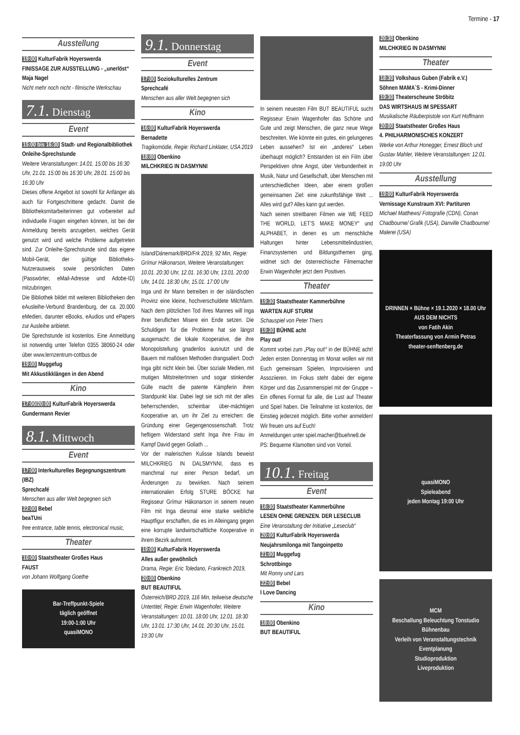Termine - 17
Ausstellung
19:00 KulturFabrik Hoyerswerda
FINISSAGE ZUR AUSSTELLUNG - „unerlöst“ Maja Nagel
Nicht mehr noch nicht - filmische Werkschau
7.1. Dienstag
Event
15:00 bis 16:30 Stadt- und Regionalbibliothek
Onleihe-Sprechstunde
Weitere Veranstaltungen: 14.01. 15:00 bis 16:30 Uhr, 21.01. 15:00 bis 16:30 Uhr, 28.01. 15:00 bis 16:30 Uhr
Dieses offene Angebot ist sowohl für Anfänger als auch für Fortgeschrittene gedacht. Damit die Bibliotheksmitarbeiterinnen gut vorbereitet auf individuelle Fragen eingehen können, ist bei der Anmeldung bereits anzugeben, welches Gerät genutzt wird und welche Probleme aufgetreten sind. Zur Onleihe-Sprechstunde sind das eigene Mobil-Gerät, der gültige Bibliotheks-Nutzerausweis sowie persönlichen Daten (Passwörter, eMail-Adresse und Adobe-ID) mitzubringen.
Die Bibliothek bildet mit weiteren Bibliotheken den eAusleihe-Verbund Brandenburg, der ca. 20.000 eMedien, darunter eBooks, eAudios und ePapers zur Ausleihe anbietet.
Die Sprechstunde ist kostenlos. Eine Anmeldung ist notwendig unter Telefon 0355 38060-24 oder über www.lernzentrum-cottbus.de
19:00 Muggefug
Mit Akkustikklängen in den Abend
Kino
17:00/20:00 KulturFabrik Hoyerswerda
Gundermann Revier
8.1. Mittwoch
Event
17:00 Interkulturelles Begegnungszentrum (IBZ)
Sprechcafé
Menschen aus aller Welt begegnen sich
22:00 Bebel
beaTUni
free entrance, table tennis, electronical music,
Theater
10:00 Staatstheater Großes Haus
FAUST
von Johann Wolfgang Goethe
Bar-Treffpunkt-Spiele
täglich geöffnet
19:00-1:00 Uhr
quasiMONO
9.1. Donnerstag
Event
17:00 Soziokulturelles Zentrum
Sprechcafé
Menschen aus aller Welt begegnen sich
Kino
16:00 KulturFabrik Hoyerswerda
Bernadette
Tragikomödie, Regie: Richard Linklater, USA 2019
18:00 Obenkino
MILCHKRIEG IN DASMYNNI
Island/Dänemark/BRD/Frk 2019, 92 Min, Regie: Grímur Hákonarson, Weitere Veranstaltungen: 10.01. 20:30 Uhr, 12.01. 16:30 Uhr, 13.01. 20:00 Uhr, 14.01. 18:30 Uhr, 15.01. 17:00 Uhr
Inga und ihr Mann betreiben in der isländischen Provinz eine kleine, hochverschuldete Milchfarm. Nach dem plötzlichen Tod ihres Mannes will Inga ihrer beruflichen Misere ein Ende setzen. Die Schuldigen für die Probleme hat sie längst ausgemacht: die lokale Kooperative, die ihre Monopolstellung gnadenlos ausnutzt und die Bauern mit mafiösen Methoden drangsaliert. Doch Inga gibt nicht klein bei. Über soziale Medien, mit mutigen MitstreiterInnen und sogar stinkender Gülle macht die patente Kämpferin ihren Standpunkt klar. Dabei legt sie sich mit der alles beherrschenden, scheinbar über-mächtigen Kooperative an, um ihr Ziel zu erreichen: die Gründung einer Gegengenossenschaft. Trotz heftigem Widerstand steht Inga ihre Frau im Kampf David gegen Goliath ...
Vor der malerischen Kulisse Islands beweist MILCHKRIEG IN DALSMYNNI, dass es manchmal nur einer Person bedarf, um Änderungen zu bewirken. Nach seinem internationalen Erfolg STURE BÖCKE hat Regisseur Grímur Hákonarson in seinem neuen Film mit Inga diesmal eine starke weibliche Hauptfigur erschaffen, die es im Alleingang gegen eine korrupte landwirtschaftliche Kooperative in ihrem Bezirk aufnimmt.
19:00 KulturFabrik Hoyerswerda
Alles außer gewöhnlich
Drama, Regie: Eric Toledano, Frankreich 2019,
20:00 Obenkino
BUT BEAUTIFUL
Österreich/BRD 2019, 116 Min, teilweise deutsche Untertitel, Regie: Erwin Wagenhofer, Weitere Veranstaltungen: 10.01. 18:00 Uhr, 12.01. 18:30 Uhr, 13.01. 17:30 Uhr, 14.01. 20:30 Uhr, 15.01. 19:30 Uhr
In seinem neuesten Film BUT BEAUTIFUL sucht Regisseur Erwin Wagenhofer das Schöne und Gute und zeigt Menschen, die ganz neue Wege beschreiten. Wie könnte ein gutes, ein gelungenes Leben aussehen? Ist ein „anderes“ Leben überhaupt möglich? Entstanden ist ein Film über Perspektiven ohne Angst, über Verbundenheit in Musik, Natur und Gesellschaft, über Menschen mit unterschiedlichen Ideen, aber einem großen gemeinsamen Ziel: eine zukunftsfähige Welt ... Alles wird gut? Alles kann gut werden.
Nach seinen streitbaren Filmen wie WE FEED THE WORLD, LET’S MAKE MONEY“ und ALPHABET, in denen es um menschliche Haltungen hinter Lebensmittelindustrien, Finanzsystemen und Bildungsthemen ging, widmet sich der österreichische Filmemacher Erwin Wagenhofer jetzt dem Positiven.
Theater
19:30 Staatstheater Kammerbühne
WARTEN AUF STURM
Schauspiel von Peter Thiers
19:30 BÜHNE acht
Play out!
Kommt vorbei zum „Play out!“ in der BÜHNE acht! Jeden ersten Donnerstag im Monat wollen wir mit Euch gemeinsam Spielen, Improvisieren und Assoziieren. Im Fokus steht dabei der eigene Körper und das Zusammenspiel mit der Gruppe – Ein offenes Format für alle, die Lust auf Theater und Spiel haben. Die Teilnahme ist kostenlos, der Einstieg jederzeit möglich. Bitte vorher anmelden! Wir freuen uns auf Euch!
Anmeldungen unter spiel.macher@buehne8.de
PS: Bequeme Klamotten sind von Vorteil.
10.1. Freitag
Event
16:30 Staatstheater Kammerbühne
LESEN OHNE GRENZEN. DER LESECLUB
Eine Veranstaltung der Initiative „Leseclub“
20:00 KulturFabrik Hoyerswerda
Neujahrsmilonga mit Tangoinpetto
21:00 Muggefug
Schrottbingo
Mit Ronny und Lars
22:00 Bebel
I Love Dancing
Kino
18:00 Obenkino
BUT BEAUTIFUL
20:30 Obenkino
MILCHKRIEG IN DASMYNNI
Theater
18:30 Volkshaus Guben (Fabrik e.V.)
Söhnen MAMA`S - Krimi-Dinner
19:30 Theaterscheune Ströbitz
DAS WIRTSHAUS IM SPESSART
Musikalische Räuberpistole von Kurt Hoffmann
20:00 Staatstheater Großes Haus
4. PHILHARMONISCHES KONZERT
Werke von Arthur Honegger, Ernest Bloch und Gustav Mahler, Weitere Veranstaltungen: 12.01. 19:00 Uhr
Ausstellung
19:00 KulturFabrik Hoyerswerda
Vernissage Kunstraum XVI: Partituren
Michael Matthews/ Fotografie (CDN), Conan Chadbourne/ Grafik (USA), Danville Chadbourne/ Malerei (USA)
DRINNEN × Bühne × 19.1.2020 × 18.00 Uhr
AUS DEM NICHTS
von Fatih Akin
Theaterfassung von Armin Petras
theater-senftenberg.de
quasiMONO
Spieleabend
jeden Montag 19:00 Uhr
MCM
Beschallung Beleuchtung Tonstudio Bühnenbau
Verleih von Veranstaltungstechnik
Eventplanung
Studioproduktion
Liveproduktion